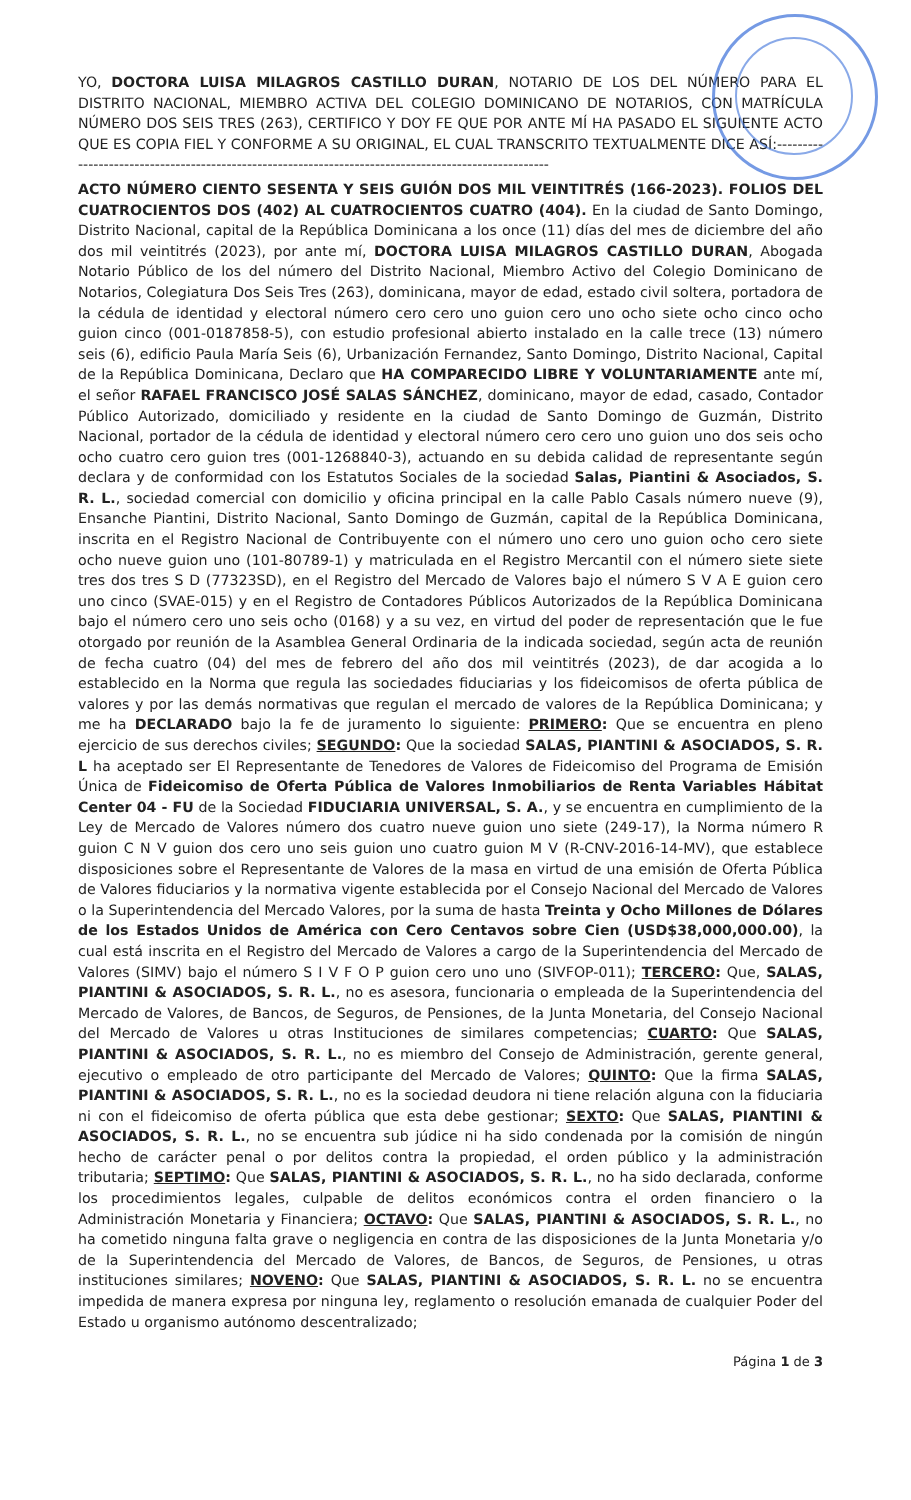YO, DOCTORA LUISA MILAGROS CASTILLO DURAN, NOTARIO DE LOS DEL NÚMERO PARA EL DISTRITO NACIONAL, MIEMBRO ACTIVA DEL COLEGIO DOMINICANO DE NOTARIOS, CON MATRÍCULA NÚMERO DOS SEIS TRES (263), CERTIFICO Y DOY FE QUE POR ANTE MÍ HA PASADO EL SIGUIENTE ACTO QUE ES COPIA FIEL Y CONFORME A SU ORIGINAL, EL CUAL TRANSCRITO TEXTUALMENTE DICE ASÍ:-----------------------------------------------------------------------------------------------------
ACTO NÚMERO CIENTO SESENTA Y SEIS GUIÓN DOS MIL VEINTITRÉS (166-2023). FOLIOS DEL CUATROCIENTOS DOS (402) AL CUATROCIENTOS CUATRO (404). En la ciudad de Santo Domingo, Distrito Nacional, capital de la República Dominicana a los once (11) días del mes de diciembre del año dos mil veintitrés (2023), por ante mí, DOCTORA LUISA MILAGROS CASTILLO DURAN, Abogada Notario Público de los del número del Distrito Nacional, Miembro Activo del Colegio Dominicano de Notarios, Colegiatura Dos Seis Tres (263), dominicana, mayor de edad, estado civil soltera, portadora de la cédula de identidad y electoral número cero cero uno guion cero uno ocho siete ocho cinco ocho guion cinco (001-0187858-5), con estudio profesional abierto instalado en la calle trece (13) número seis (6), edificio Paula María Seis (6), Urbanización Fernandez, Santo Domingo, Distrito Nacional, Capital de la República Dominicana, Declaro que HA COMPARECIDO LIBRE Y VOLUNTARIAMENTE ante mí, el señor RAFAEL FRANCISCO JOSÉ SALAS SÁNCHEZ, dominicano, mayor de edad, casado, Contador Público Autorizado, domiciliado y residente en la ciudad de Santo Domingo de Guzmán, Distrito Nacional, portador de la cédula de identidad y electoral número cero cero uno guion uno dos seis ocho ocho cuatro cero guion tres (001-1268840-3), actuando en su debida calidad de representante según declara y de conformidad con los Estatutos Sociales de la sociedad Salas, Piantini & Asociados, S. R. L., sociedad comercial con domicilio y oficina principal en la calle Pablo Casals número nueve (9), Ensanche Piantini, Distrito Nacional, Santo Domingo de Guzmán, capital de la República Dominicana, inscrita en el Registro Nacional de Contribuyente con el número uno cero uno guion ocho cero siete ocho nueve guion uno (101-80789-1) y matriculada en el Registro Mercantil con el número siete siete tres dos tres S D (77323SD), en el Registro del Mercado de Valores bajo el número S V A E guion cero uno cinco (SVAE-015) y en el Registro de Contadores Públicos Autorizados de la República Dominicana bajo el número cero uno seis ocho (0168) y a su vez, en virtud del poder de representación que le fue otorgado por reunión de la Asamblea General Ordinaria de la indicada sociedad, según acta de reunión de fecha cuatro (04) del mes de febrero del año dos mil veintitrés (2023), de dar acogida a lo establecido en la Norma que regula las sociedades fiduciarias y los fideicomisos de oferta pública de valores y por las demás normativas que regulan el mercado de valores de la República Dominicana; y me ha DECLARADO bajo la fe de juramento lo siguiente: PRIMERO: Que se encuentra en pleno ejercicio de sus derechos civiles; SEGUNDO: Que la sociedad SALAS, PIANTINI & ASOCIADOS, S. R. L ha aceptado ser El Representante de Tenedores de Valores de Fideicomiso del Programa de Emisión Única de Fideicomiso de Oferta Pública de Valores Inmobiliarios de Renta Variables Hábitat Center 04 - FU de la Sociedad FIDUCIARIA UNIVERSAL, S. A., y se encuentra en cumplimiento de la Ley de Mercado de Valores número dos cuatro nueve guion uno siete (249-17), la Norma número R guion C N V guion dos cero uno seis guion uno cuatro guion M V (R-CNV-2016-14-MV), que establece disposiciones sobre el Representante de Valores de la masa en virtud de una emisión de Oferta Pública de Valores fiduciarios y la normativa vigente establecida por el Consejo Nacional del Mercado de Valores o la Superintendencia del Mercado Valores, por la suma de hasta Treinta y Ocho Millones de Dólares de los Estados Unidos de América con Cero Centavos sobre Cien (USD$38,000,000.00), la cual está inscrita en el Registro del Mercado de Valores a cargo de la Superintendencia del Mercado de Valores (SIMV) bajo el número S I V F O P guion cero uno uno (SIVFOP-011); TERCERO: Que, SALAS, PIANTINI & ASOCIADOS, S. R. L., no es asesora, funcionaria o empleada de la Superintendencia del Mercado de Valores, de Bancos, de Seguros, de Pensiones, de la Junta Monetaria, del Consejo Nacional del Mercado de Valores u otras Instituciones de similares competencias; CUARTO: Que SALAS, PIANTINI & ASOCIADOS, S. R. L., no es miembro del Consejo de Administración, gerente general, ejecutivo o empleado de otro participante del Mercado de Valores; QUINTO: Que la firma SALAS, PIANTINI & ASOCIADOS, S. R. L., no es la sociedad deudora ni tiene relación alguna con la fiduciaria ni con el fideicomiso de oferta pública que esta debe gestionar; SEXTO: Que SALAS, PIANTINI & ASOCIADOS, S. R. L., no se encuentra sub júdice ni ha sido condenada por la comisión de ningún hecho de carácter penal o por delitos contra la propiedad, el orden público y la administración tributaria; SEPTIMO: Que SALAS, PIANTINI & ASOCIADOS, S. R. L., no ha sido declarada, conforme los procedimientos legales, culpable de delitos económicos contra el orden financiero o la Administración Monetaria y Financiera; OCTAVO: Que SALAS, PIANTINI & ASOCIADOS, S. R. L., no ha cometido ninguna falta grave o negligencia en contra de las disposiciones de la Junta Monetaria y/o de la Superintendencia del Mercado de Valores, de Bancos, de Seguros, de Pensiones, u otras instituciones similares; NOVENO: Que SALAS, PIANTINI & ASOCIADOS, S. R. L. no se encuentra impedida de manera expresa por ninguna ley, reglamento o resolución emanada de cualquier Poder del Estado u organismo autónomo descentralizado;
Página 1 de 3